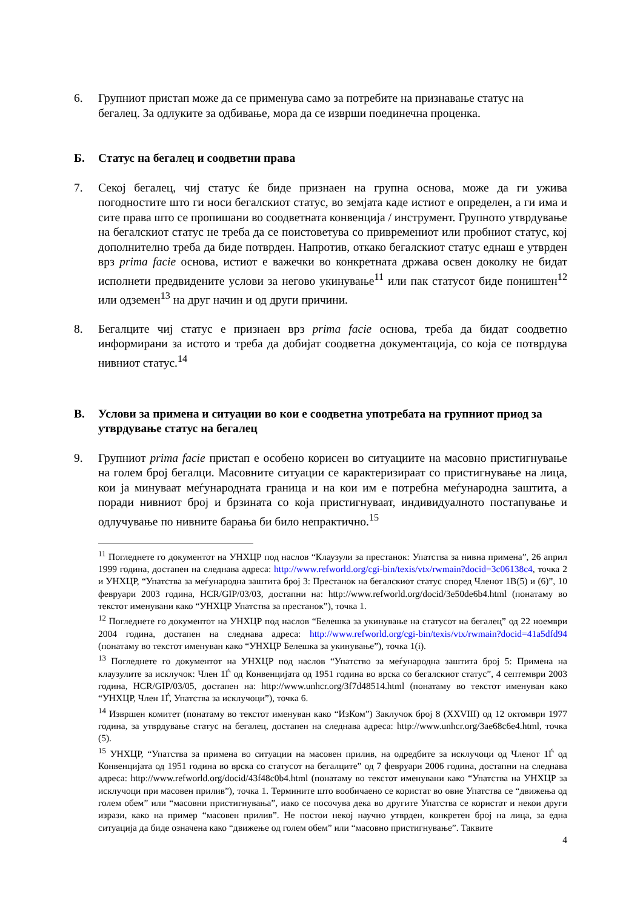6. Групниот пристап може да се применува само за потребите на признавање статус на бегалец. За одлуките за одбивање, мора да се изврши поединечна проценка.
Б. Статус на бегалец и соодветни права
7. Секој бегалец, чиј статус ќе биде признаен на групна основа, може да ги ужива погодностите што ги носи бегалскиот статус, во земјата каде истиот е определен, а ги има и сите права што се пропишани во соодветната конвенција / инструмент. Групното утврдување на бегалскиот статус не треба да се поистоветува со привремениот или пробниот статус, кој дополнително треба да биде потврден. Напротив, откако бегалскиот статус еднаш е утврден врз prima facie основа, истиот е важечки во конкретната држава освен доколку не бидат исполнети предвидените услови за негово укинување<sup>11</sup> или пак статусот биде поништен<sup>12</sup> или одземен<sup>13</sup> на друг начин и од други причини.
8. Бегалците чиј статус е признаен врз prima facie основа, треба да бидат соодветно информирани за истото и треба да добијат соодветна документација, со која се потврдува нивниот статус.<sup>14</sup>
В. Услови за примена и ситуации во кои е соодветна употребата на групниот приод за утврдување статус на бегалец
9. Групниот prima facie пристап е особено корисен во ситуациите на масовно пристигнување на голем број бегалци. Масовните ситуации се карактеризираат со пристигнување на лица, кои ја минуваат меѓународната граница и на кои им е потребна меѓународна заштита, а поради нивниот број и брзината со која пристигнуваат, индивидуалното постапување и одлучување по нивните барања би било непрактично.<sup>15</sup>
<sup>11</sup> Погледнете го документот на УНХЦР под наслов “Клаузули за престанок: Упатства за нивна примена”, 26 април 1999 година, достапен на следнава адреса: http://www.refworld.org/cgi-bin/texis/vtx/rwmain?docid=3c06138c4, точка 2 и УНХЦР, “Упатства за меѓународна заштита број 3: Престанок на бегалскиот статус според Членот 1В(5) и (6)”, 10 февруари 2003 година, HCR/GIP/03/03, достапни на: http://www.refworld.org/docid/3e50de6b4.html (понатаму во текстот именувани како “УНХЦР Упатства за престанок”), точка 1.
<sup>12</sup> Погледнете го документот на УНХЦР под наслов “Белешка за укинување на статусот на бегалец” од 22 ноември 2004 година, достапен на следнава адреса: http://www.refworld.org/cgi-bin/texis/vtx/rwmain?docid=41a5dfd94 (понатаму во текстот именуван како “УНХЦР Белешка за укинување”), точка 1(i).
<sup>13</sup> Погледнете го документот на УНХЦР под наслов “Упатство за меѓународна заштита број 5: Примена на клаузулите за исклучок: Член 1Ѓ од Конвенцијата од 1951 година во врска со бегалскиот статус”, 4 септември 2003 година, HCR/GIP/03/05, достапен на: http://www.unhcr.org/3f7d48514.html (понатаму во текстот именуван како “УНХЦР, Член 1Ѓ, Упатства за исклучоци”), точка 6.
<sup>14</sup> Извршен комитет (понатаму во текстот именуван како “ИзКом”) Заклучок број 8 (XXVIII) од 12 октомври 1977 година, за утврдување статус на бегалец, достапен на следнава адреса: http://www.unhcr.org/3ae68c6e4.html, точка (5).
<sup>15</sup> УНХЦР, “Упатства за примена во ситуации на масовен прилив, на одредбите за исклучоци од Членот 1Ѓ од Конвенцијата од 1951 година во врска со статусот на бегалците” од 7 февруари 2006 година, достапни на следнава адреса: http://www.refworld.org/docid/43f48c0b4.html (понатаму во текстот именувани како “Упатства на УНХЦР за исклучоци при масовен прилив”), точка 1. Термините што вообичаено се користат во овие Упатства се “движења од голем обем” или “масовни пристигнувања”, иако се посочува дека во другите Упатства се користат и некои други изрази, како на пример “масовен прилив”. Не постои некој научно утврден, конкретен број на лица, за една ситуација да биде означена како “движење од голем обем” или “масовно пристигнување”. Таквите
4